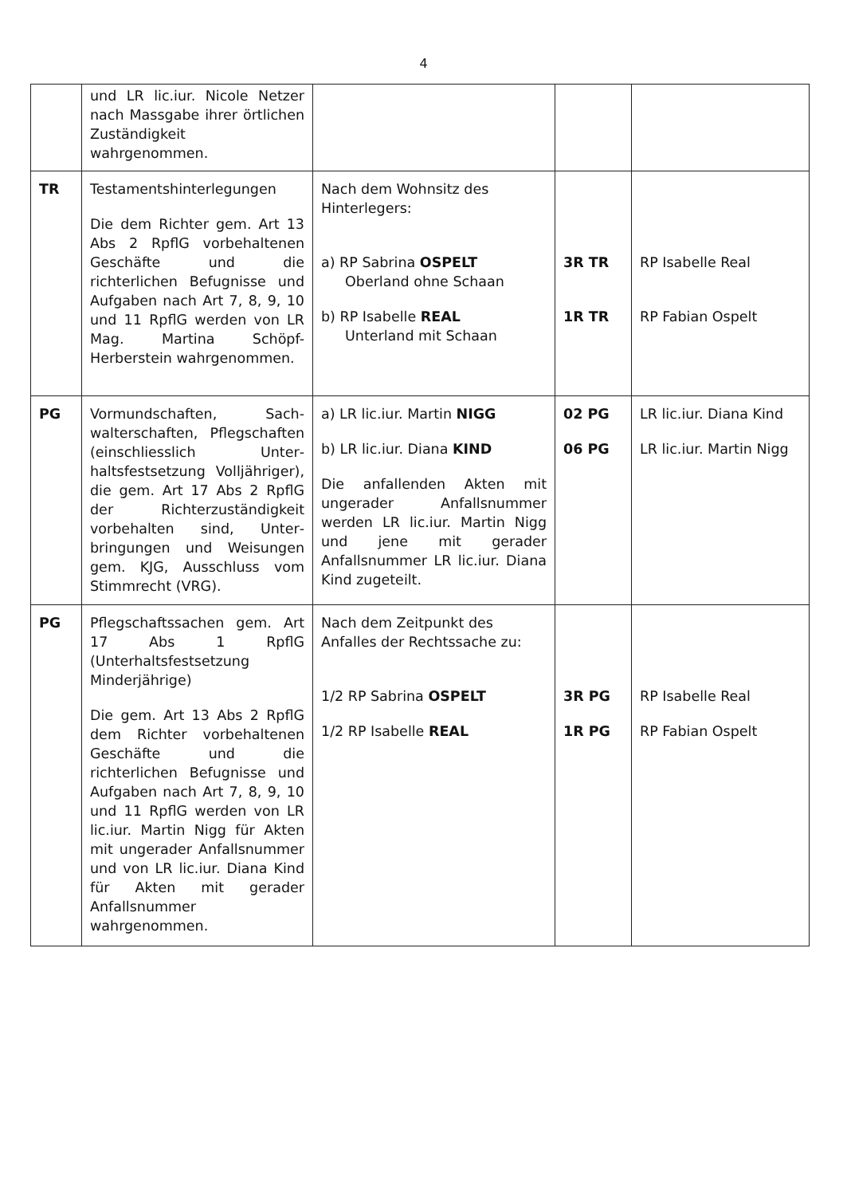4
| | und LR lic.iur. Nicole Netzer nach Massgabe ihrer örtlichen Zuständigkeit wahrgenommen. | | | |
| TR | Testamentshinterlegungen Die dem Richter gem. Art 13 Abs 2 RpflG vorbehaltenen Geschäfte und die richterlichen Befugnisse und Aufgaben nach Art 7, 8, 9, 10 und 11 RpflG werden von LR Mag. Martina Schöpf-Herberstein wahrgenommen. | Nach dem Wohnsitz des Hinterlegers: a) RP Sabrina OSPELT Oberland ohne Schaan b) RP Isabelle REAL Unterland mit Schaan | 3R TR 1R TR | RP Isabelle Real RP Fabian Ospelt |
| PG | Vormundschaften, Sach­walterschaften, Pflegschaf­ten (einschliesslich Unter­haltsfestsetzung Volljähri­ger), die gem. Art 17 Abs 2 RpflG der Richterzuständig­keit vorbehalten sind, Unter­bringungen und Weisungen gem. KJG, Ausschluss vom Stimmrecht (VRG). | a) LR lic.iur. Martin NIGG b) LR lic.iur. Diana KIND Die anfallenden Akten mit ungerader Anfallsnummer werden LR lic.iur. Martin Nigg und jene mit gerader Anfallsnummer LR lic.iur. Diana Kind zugeteilt. | 02 PG 06 PG | LR lic.iur. Diana Kind LR lic.iur. Martin Nigg |
| PG | Pflegschaftssachen gem. Art 17 Abs 1 RpflG (Unterhaltsfestsetzung Minderjährige) Die gem. Art 13 Abs 2 RpflG dem Richter vorbehaltenen Geschäfte und die richterlichen Befugnisse und Aufgaben nach Art 7, 8, 9, 10 und 11 RpflG werden von LR lic.iur. Martin Nigg für Akten mit ungerader Anfallsnummer und von LR lic.iur. Diana Kind für Akten mit gerader Anfallsnummer wahrgenommen. | Nach dem Zeitpunkt des Anfalles der Rechtssache zu: 1/2 RP Sabrina OSPELT 1/2 RP Isabelle REAL | 3R PG 1R PG | RP Isabelle Real RP Fabian Ospelt |